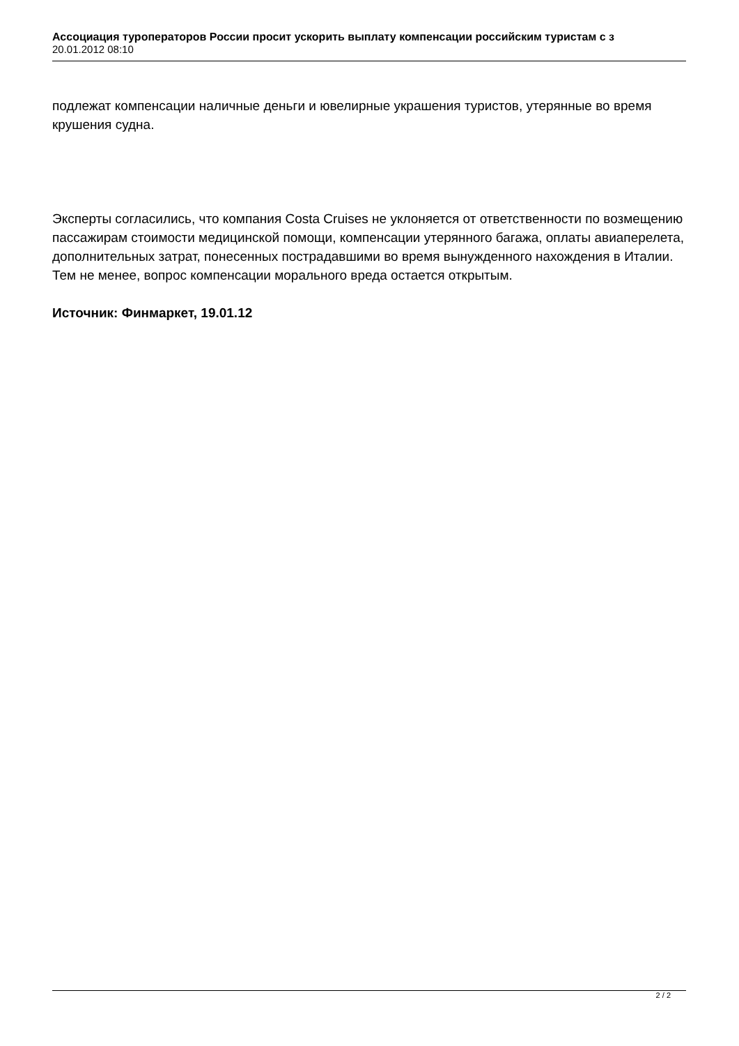Ассоциация туроператоров России просит ускорить выплату компенсации российским туристам с з
20.01.2012 08:10
подлежат компенсации наличные деньги и ювелирные украшения туристов, утерянные во время крушения судна.
Эксперты согласились, что компания Costa Cruises не уклоняется от ответственности по возмещению пассажирам стоимости медицинской помощи, компенсации утерянного багажа, оплаты авиаперелета, дополнительных затрат, понесенных пострадавшими во время вынужденного нахождения в Италии. Тем не менее, вопрос компенсации морального вреда остается открытым.
Источник: Финмаркет, 19.01.12
2 / 2